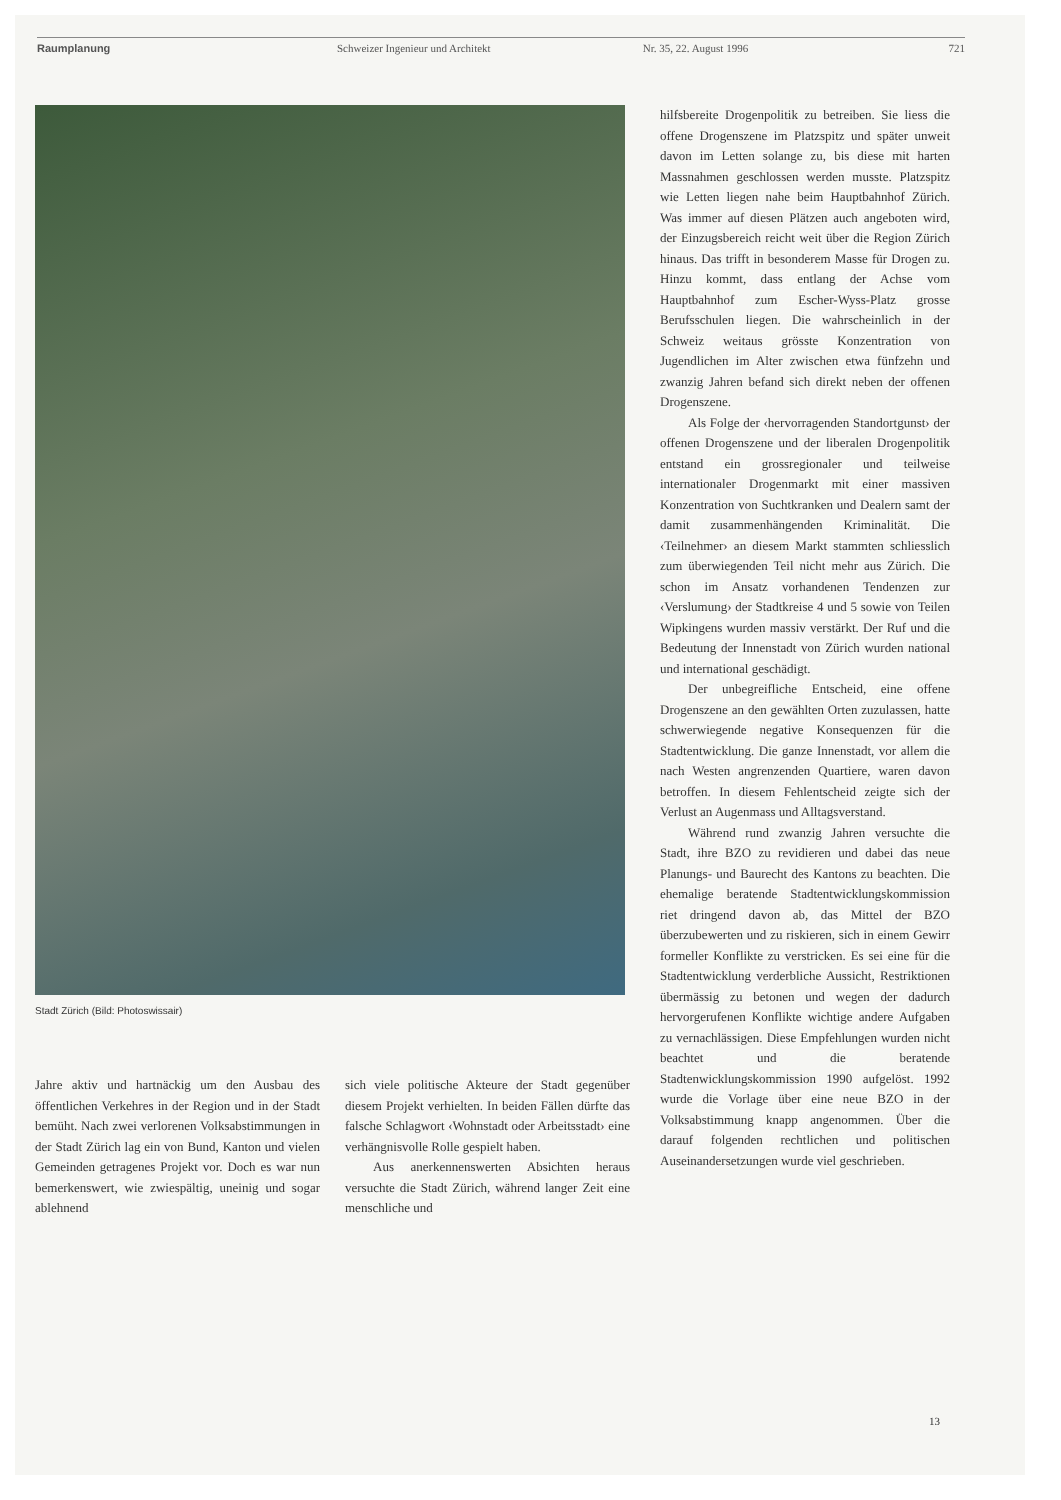Raumplanung Schweizer Ingenieur und Architekt Nr. 35, 22. August 1996 721
Stadt Zürich (Bild: Photoswissair)
hilfsbereite Drogenpolitik zu betreiben. Sie liess die offene Drogenszene im Platzspitz und später unweit davon im Letten solange zu, bis diese mit harten Massnahmen geschlossen werden musste. Platzspitz wie Letten liegen nahe beim Hauptbahnhof Zürich. Was immer auf diesen Plätzen auch angeboten wird, der Einzugsbereich reicht weit über die Region Zürich hinaus. Das trifft in besonderem Masse für Drogen zu. Hinzu kommt, dass entlang der Achse vom Hauptbahnhof zum Escher-Wyss-Platz grosse Berufsschulen liegen. Die wahrscheinlich in der Schweiz weitaus grösste Konzentration von Jugendlichen im Alter zwischen etwa fünfzehn und zwanzig Jahren befand sich direkt neben der offenen Drogenszene.
Als Folge der ‹hervorragenden Standortgunst› der offenen Drogenszene und der liberalen Drogenpolitik entstand ein grossregionaler und teilweise internationaler Drogenmarkt mit einer massiven Konzentration von Suchtkranken und Dealern samt der damit zusammenhängenden Kriminalität. Die ‹Teilnehmer› an diesem Markt stammten schliesslich zum überwiegenden Teil nicht mehr aus Zürich. Die schon im Ansatz vorhandenen Tendenzen zur ‹Verslumung› der Stadtkreise 4 und 5 sowie von Teilen Wipkingens wurden massiv verstärkt. Der Ruf und die Bedeutung der Innenstadt von Zürich wurden national und international geschädigt.
Der unbegreifliche Entscheid, eine offene Drogenszene an den gewählten Orten zuzulassen, hatte schwerwiegende negative Konsequenzen für die Stadtentwicklung. Die ganze Innenstadt, vor allem die nach Westen angrenzenden Quartiere, waren davon betroffen. In diesem Fehlentscheid zeigte sich der Verlust an Augenmass und Alltagsverstand.
Während rund zwanzig Jahren versuchte die Stadt, ihre BZO zu revidieren und dabei das neue Planungs- und Baurecht des Kantons zu beachten. Die ehemalige beratende Stadtentwicklungskommission riet dringend davon ab, das Mittel der BZO überzubewerten und zu riskieren, sich in einem Gewirr formeller Konflikte zu verstricken. Es sei eine für die Stadtentwicklung verderbliche Aussicht, Restriktionen übermässig zu betonen und wegen der dadurch hervorgerufenen Konflikte wichtige andere Aufgaben zu vernachlässigen. Diese Empfehlungen wurden nicht beachtet und die beratende Stadtenwicklungskommission 1990 aufgelöst. 1992 wurde die Vorlage über eine neue BZO in der Volksabstimmung knapp angenommen. Über die darauf folgenden rechtlichen und politischen Auseinandersetzungen wurde viel geschrieben.
Jahre aktiv und hartnäckig um den Ausbau des öffentlichen Verkehres in der Region und in der Stadt bemüht. Nach zwei verlorenen Volksabstimmungen in der Stadt Zürich lag ein von Bund, Kanton und vielen Gemeinden getragenes Projekt vor. Doch es war nun bemerkenswert, wie zwiespältig, uneinig und sogar ablehnend
sich viele politische Akteure der Stadt gegenüber diesem Projekt verhielten. In beiden Fällen dürfte das falsche Schlagwort ‹Wohnstadt oder Arbeitsstadt› eine verhängnisvolle Rolle gespielt haben.
Aus anerkennenswerten Absichten heraus versuchte die Stadt Zürich, während langer Zeit eine menschliche und
13